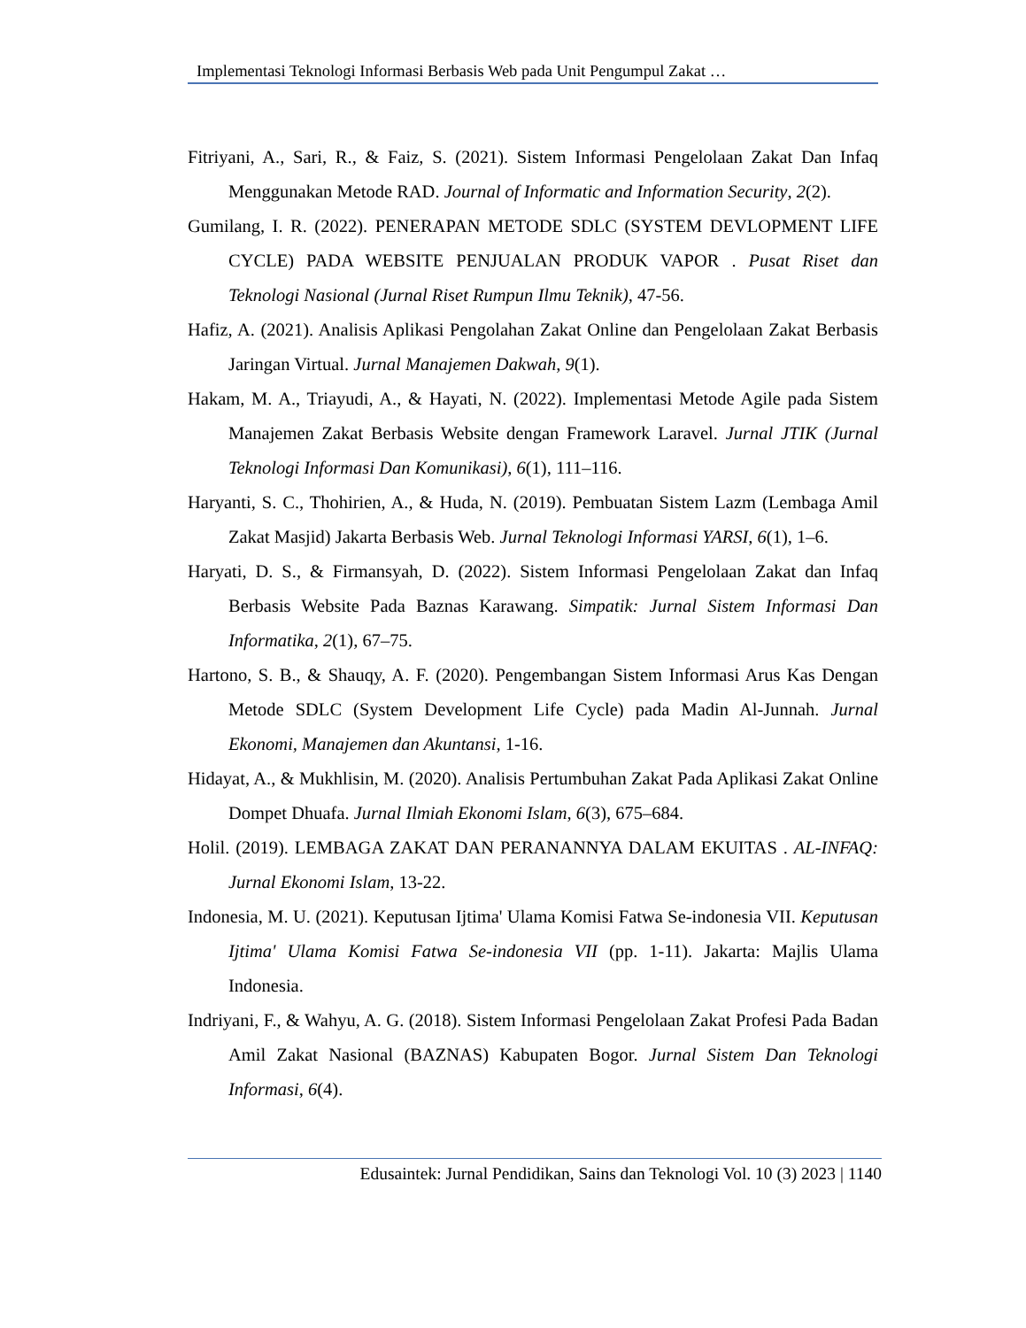Implementasi Teknologi Informasi Berbasis Web pada Unit Pengumpul Zakat …
Fitriyani, A., Sari, R., & Faiz, S. (2021). Sistem Informasi Pengelolaan Zakat Dan Infaq Menggunakan Metode RAD. Journal of Informatic and Information Security, 2(2).
Gumilang, I. R. (2022). PENERAPAN METODE SDLC (SYSTEM DEVLOPMENT LIFE CYCLE) PADA WEBSITE PENJUALAN PRODUK VAPOR . Pusat Riset dan Teknologi Nasional (Jurnal Riset Rumpun Ilmu Teknik), 47-56.
Hafiz, A. (2021). Analisis Aplikasi Pengolahan Zakat Online dan Pengelolaan Zakat Berbasis Jaringan Virtual. Jurnal Manajemen Dakwah, 9(1).
Hakam, M. A., Triayudi, A., & Hayati, N. (2022). Implementasi Metode Agile pada Sistem Manajemen Zakat Berbasis Website dengan Framework Laravel. Jurnal JTIK (Jurnal Teknologi Informasi Dan Komunikasi), 6(1), 111–116.
Haryanti, S. C., Thohirien, A., & Huda, N. (2019). Pembuatan Sistem Lazm (Lembaga Amil Zakat Masjid) Jakarta Berbasis Web. Jurnal Teknologi Informasi YARSI, 6(1), 1–6.
Haryati, D. S., & Firmansyah, D. (2022). Sistem Informasi Pengelolaan Zakat dan Infaq Berbasis Website Pada Baznas Karawang. Simpatik: Jurnal Sistem Informasi Dan Informatika, 2(1), 67–75.
Hartono, S. B., & Shauqy, A. F. (2020). Pengembangan Sistem Informasi Arus Kas Dengan Metode SDLC (System Development Life Cycle) pada Madin Al-Junnah. Jurnal Ekonomi, Manajemen dan Akuntansi, 1-16.
Hidayat, A., & Mukhlisin, M. (2020). Analisis Pertumbuhan Zakat Pada Aplikasi Zakat Online Dompet Dhuafa. Jurnal Ilmiah Ekonomi Islam, 6(3), 675–684.
Holil. (2019). LEMBAGA ZAKAT DAN PERANANNYA DALAM EKUITAS . AL-INFAQ: Jurnal Ekonomi Islam, 13-22.
Indonesia, M. U. (2021). Keputusan Ijtima' Ulama Komisi Fatwa Se-indonesia VII. Keputusan Ijtima' Ulama Komisi Fatwa Se-indonesia VII (pp. 1-11). Jakarta: Majlis Ulama Indonesia.
Indriyani, F., & Wahyu, A. G. (2018). Sistem Informasi Pengelolaan Zakat Profesi Pada Badan Amil Zakat Nasional (BAZNAS) Kabupaten Bogor. Jurnal Sistem Dan Teknologi Informasi, 6(4).
Edusaintek: Jurnal Pendidikan, Sains dan Teknologi Vol. 10 (3) 2023 | 1140